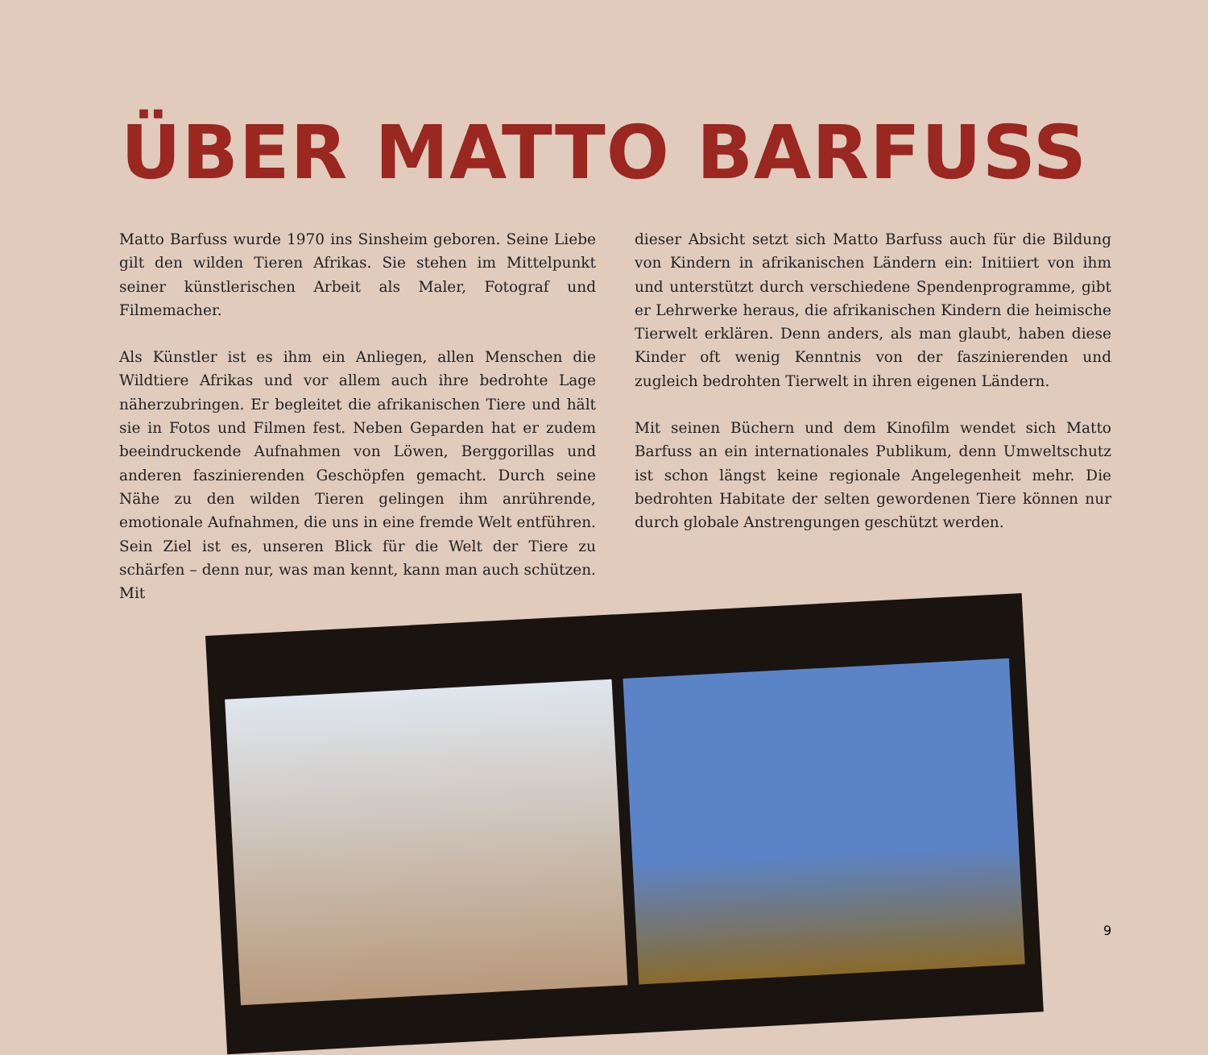ÜBER MATTO BARFUSS
Matto Barfuss wurde 1970 ins Sinsheim geboren. Seine Liebe gilt den wilden Tieren Afrikas. Sie stehen im Mittelpunkt seiner künstlerischen Arbeit als Maler, Fotograf und Filmemacher.
Als Künstler ist es ihm ein Anliegen, allen Menschen die Wildtiere Afrikas und vor allem auch ihre bedrohte Lage näherzubringen. Er begleitet die afrikanischen Tiere und hält sie in Fotos und Filmen fest. Neben Geparden hat er zudem beeindruckende Aufnahmen von Löwen, Berggorillas und anderen faszinierenden Geschöpfen gemacht. Durch seine Nähe zu den wilden Tieren gelingen ihm anrührende, emotionale Aufnahmen, die uns in eine fremde Welt entführen. Sein Ziel ist es, unseren Blick für die Welt der Tiere zu schärfen – denn nur, was man kennt, kann man auch schützen. Mit
dieser Absicht setzt sich Matto Barfuss auch für die Bildung von Kindern in afrikanischen Ländern ein: Initiiert von ihm und unterstützt durch verschiedene Spendenprogramme, gibt er Lehrwerke heraus, die afrikanischen Kindern die heimische Tierwelt erklären. Denn anders, als man glaubt, haben diese Kinder oft wenig Kenntnis von der faszinierenden und zugleich bedrohten Tierwelt in ihren eigenen Ländern.
Mit seinen Büchern und dem Kinofilm wendet sich Matto Barfuss an ein internationales Publikum, denn Umweltschutz ist schon längst keine regionale Angelegenheit mehr. Die bedrohten Habitate der selten gewordenen Tiere können nur durch globale Anstrengungen geschützt werden.
9